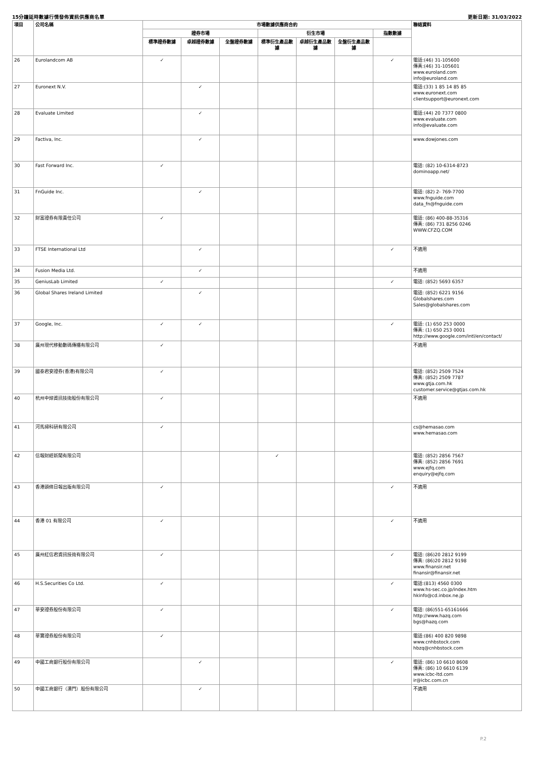15分鐘延時數據行情發佈資訊供應商名單 更新日期: 31/03/2022
| 項目 | 公司名稱 | 市場數據供應商合約 | | | | | | | 聯絡資料 |
| --- | --- | --- | --- | --- | --- | --- | --- | --- | --- |
| | | 證券市場 | | | 衍生市場 | | | 指數數據 | |
| | | 標準證券數據 | 卓越證券數據 | 全盤證券數據 | 標準衍生產品數據 | 卓越衍生產品數據 | 全盤衍生產品數據 | | |
| 26 | Eurolandcom AB | ✓ | | | | | | ✓ | 電話:(46) 31-105600 傳真:(46) 31-105601 www.euroland.com info@euroland.com |
| 27 | Euronext N.V. | | ✓ | | | | | | 電話:(33) 1 85 14 85 85 www.euronext.com clientsupport@euronext.com |
| 28 | Evaluate Limited | | ✓ | | | | | | 電話:(44) 20 7377 0800 www.evaluate.com info@evaluate.com |
| 29 | Factiva, Inc. | | ✓ | | | | | | www.dowjones.com |
| 30 | Fast Forward Inc. | ✓ | | | | | | | 電話: (82) 10-6314-8723 dominoapp.net/ |
| 31 | FnGuide Inc. | | ✓ | | | | | | 電話: (82) 2- 769-7700 www.fnguide.com data_fn@fnguide.com |
| 32 | 財富證券有限責任公司 | ✓ | | | | | | | 電話: (86) 400-88-35316 傳真: (86) 731 8256 0246 WWW.CFZQ.COM |
| 33 | FTSE International Ltd | | ✓ | | | | | ✓ | 不適用 |
| 34 | Fusion Media Ltd. | | ✓ | | | | | | 不適用 |
| 35 | GeniusLab Limited | ✓ | | | | | | ✓ | 電話: (852) 5693 6357 |
| 36 | Global Shares Ireland Limited | | ✓ | | | | | | 電話: (852) 6221 9156 Globalshares.com Sales@globalshares.com |
| 37 | Google, Inc. | ✓ | ✓ | | | | | ✓ | 電話: (1) 650 253 0000 傳真: (1) 650 253 0001 http://www.google.com/intl/en/contact/ |
| 38 | 廣州現代移動數碼傳播有限公司 | ✓ | | | | | | | 不適用 |
| 39 | 國泰君安證券(香港)有限公司 | ✓ | | | | | | | 電話: (852) 2509 7524 傳真: (852) 2509 7787 www.gtja.com.hk customer.service@gtjas.com.hk |
| 40 | 杭州中焯資訊技術股份有限公司 | ✓ | | | | | | | 不適用 |
| 41 | 河馬掃科研有限公司 | ✓ | | | | | | | cs@hemasao.com www.hemasao.com |
| 42 | 信報財經新聞有限公司 | | | | ✓ | | | | 電話: (852) 2856 7567 傳真: (852) 2856 7691 www.ejfq.com enquiry@ejfq.com |
| 43 | 香港頭條日報出版有限公司 | ✓ | | | | | | ✓ | 不適用 |
| 44 | 香港 01 有限公司 | ✓ | | | | | | ✓ | 不適用 |
| 45 | 廣州紅信君資訊技術有限公司 | ✓ | | | | | | ✓ | 電話: (86)20 2812 9199 傳真: (86)20 2812 9198 www.finansir.net finansir@finansir.net |
| 46 | H.S.Securities Co Ltd. | ✓ | | | | | | ✓ | 電話:(813) 4560 0300 www.hs-sec.co.jp/index.htm hkinfo@cd.inbox.ne.jp |
| 47 | 華安證券股份有限公司 | ✓ | | | | | | ✓ | 電話: (86)551-65161666 http://www.hazq.com bgs@hazq.com |
| 48 | 華寶證券股份有限公司 | ✓ | | | | | | | 電話:(86) 400 820 9898 www.cnhbstock.com hbzq@cnhbstock.com |
| 49 | 中國工商銀行股份有限公司 | | ✓ | | | | | ✓ | 電話: (86) 10 6610 8608 傳真: (86) 10 6610 6139 www.icbc-ltd.com ir@icbc.com.cn |
| 50 | 中國工商銀行（澳門）股份有限公司 | | ✓ | | | | | | 不適用 |
P.2